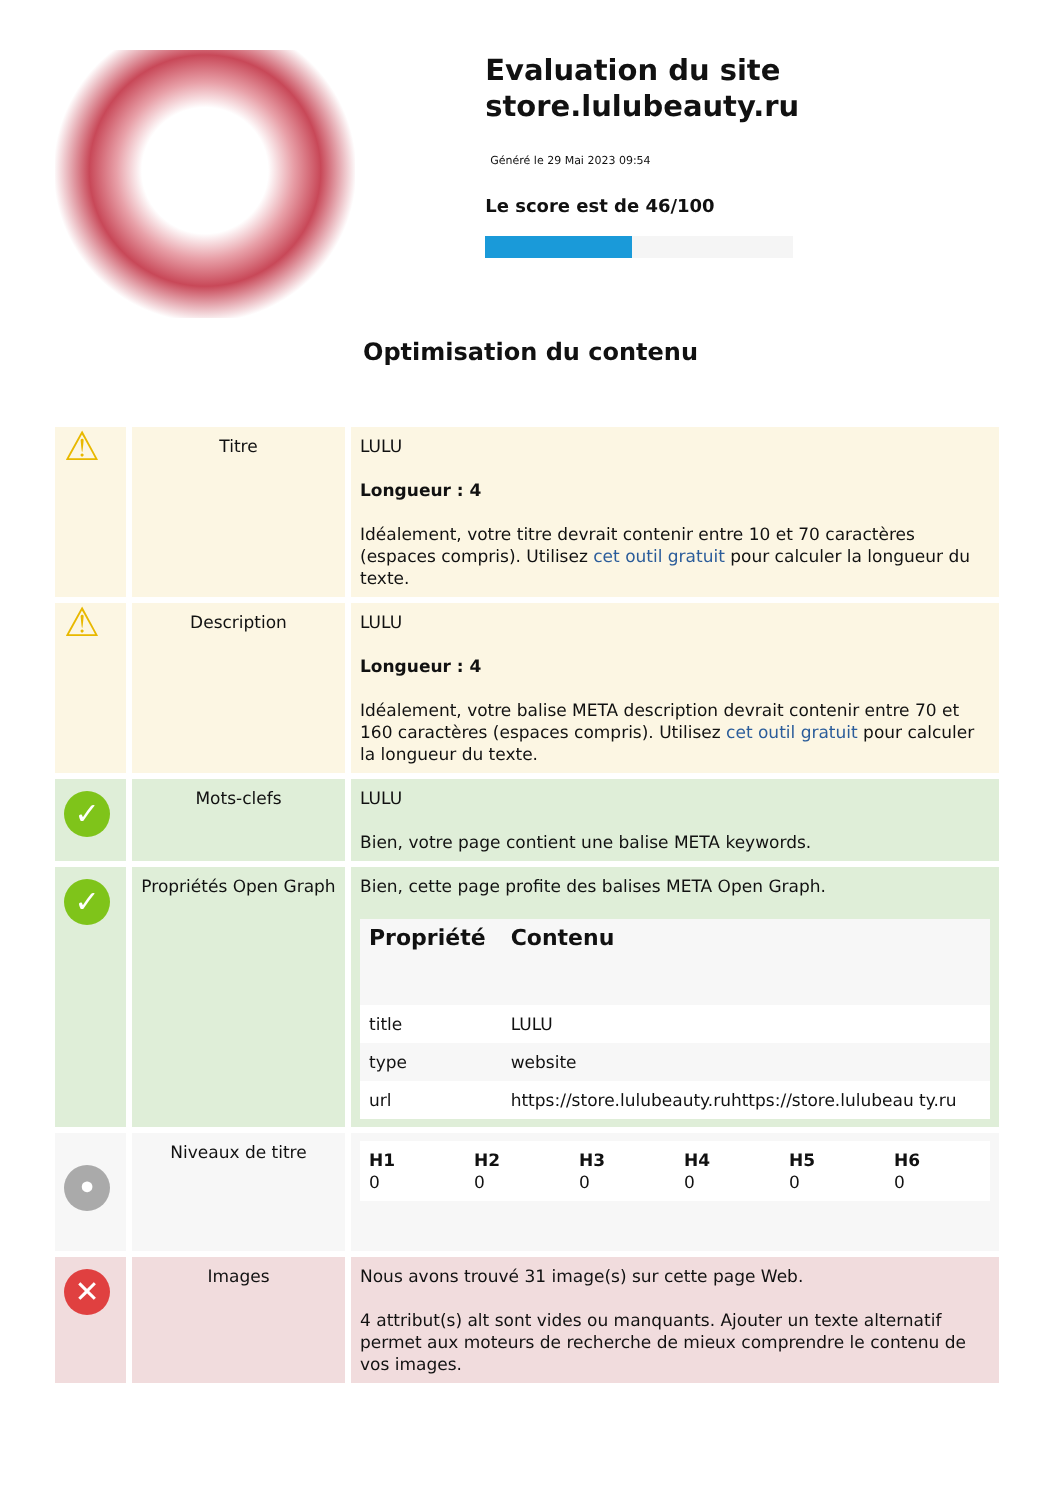Evaluation du site store.lulubeauty.ru
Généré le 29 Mai 2023 09:54
Le score est de 46/100
Optimisation du contenu
| ⚠ | Titre | LULU Longueur : 4 Idéalement, votre titre devrait contenir entre 10 et 70 caractères (espaces compris). Utilisez cet outil gratuit pour calculer la longueur du texte. |
| ⚠ | Description | LULU Longueur : 4 Idéalement, votre balise META description devrait contenir entre 70 et 160 caractères (espaces compris). Utilisez cet outil gratuit pour calculer la longueur du texte. |
| ✓ | Mots-clefs | LULU Bien, votre page contient une balise META keywords. |
| ✓ | Propriétés Open Graph | Bien, cette page profite des balises META Open Graph. / Propriété / Contenu / / --- / --- / / title / LULU / / type / website / / url / https://store.lulubeauty.ruhttps://store.lulubeau ty.ru / |
| • | Niveaux de titre | / H1 0 / H2 0 / H3 0 / H4 0 / H5 0 / H6 0 / |
| ✕ | Images | Nous avons trouvé 31 image(s) sur cette page Web. 4 attribut(s) alt sont vides ou manquants. Ajouter un texte alternatif permet aux moteurs de recherche de mieux comprendre le contenu de vos images. |